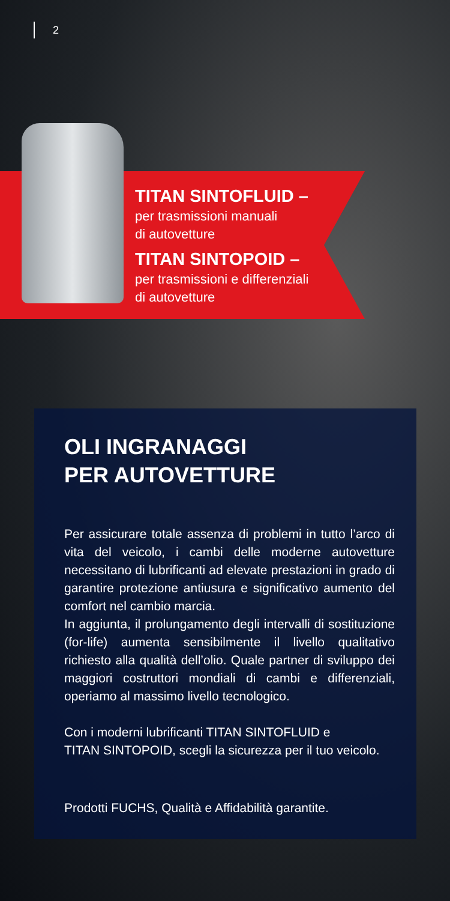2
TITAN SINTOFLUID –
per trasmissioni manuali
di autovetture
TITAN SINTOPOID –
per trasmissioni e differenziali
di autovetture
OLI INGRANAGGI
PER AUTOVETTURE
Per assicurare totale assenza di problemi in tutto l’arco di vita del veicolo, i cambi delle moderne autovetture necessitano di lubrificanti ad elevate prestazioni in grado di garantire protezione antiusura e significativo aumento del comfort nel cambio marcia.
In aggiunta, il prolungamento degli intervalli di sostituzione (for-life) aumenta sensibilmente il livello qualitativo richiesto alla qualità dell’olio. Quale partner di sviluppo dei maggiori costruttori mondiali di cambi e differenziali, operiamo al massimo livello tecnologico.
Con i moderni lubrificanti TITAN SINTOFLUID e
TITAN SINTOPOID, scegli la sicurezza per il tuo veicolo.
Prodotti FUCHS, Qualità e Affidabilità garantite.